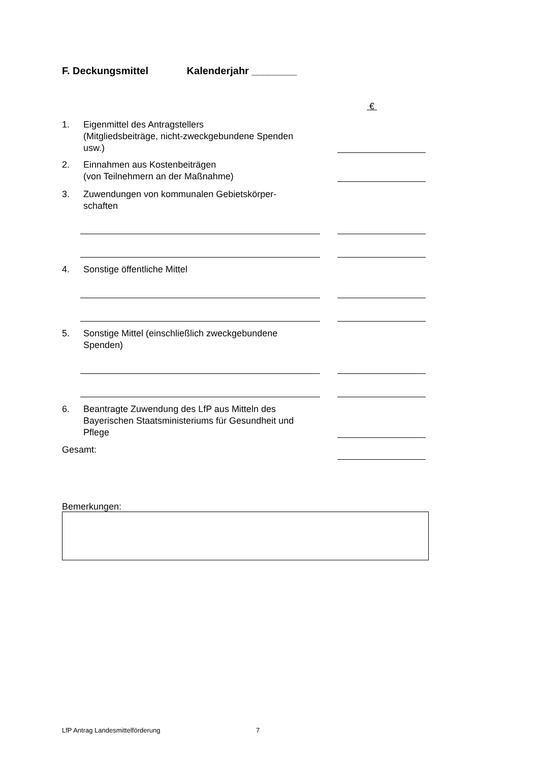F. Deckungsmittel Kalenderjahr ________
€
1. Eigenmittel des Antragstellers
(Mitgliedsbeiträge, nicht-zweckgebundene Spenden usw.)
2. Einnahmen aus Kostenbeiträgen
(von Teilnehmern an der Maßnahme)
3. Zuwendungen von kommunalen Gebietskörper-
schaften
4. Sonstige öffentliche Mittel
5. Sonstige Mittel (einschließlich zweckgebundene Spenden)
6. Beantragte Zuwendung des LfP aus Mitteln des Bayerischen Staatsministeriums für Gesundheit und Pflege
Gesamt:
Bemerkungen:
LfP Antrag Landesmittelförderung 7